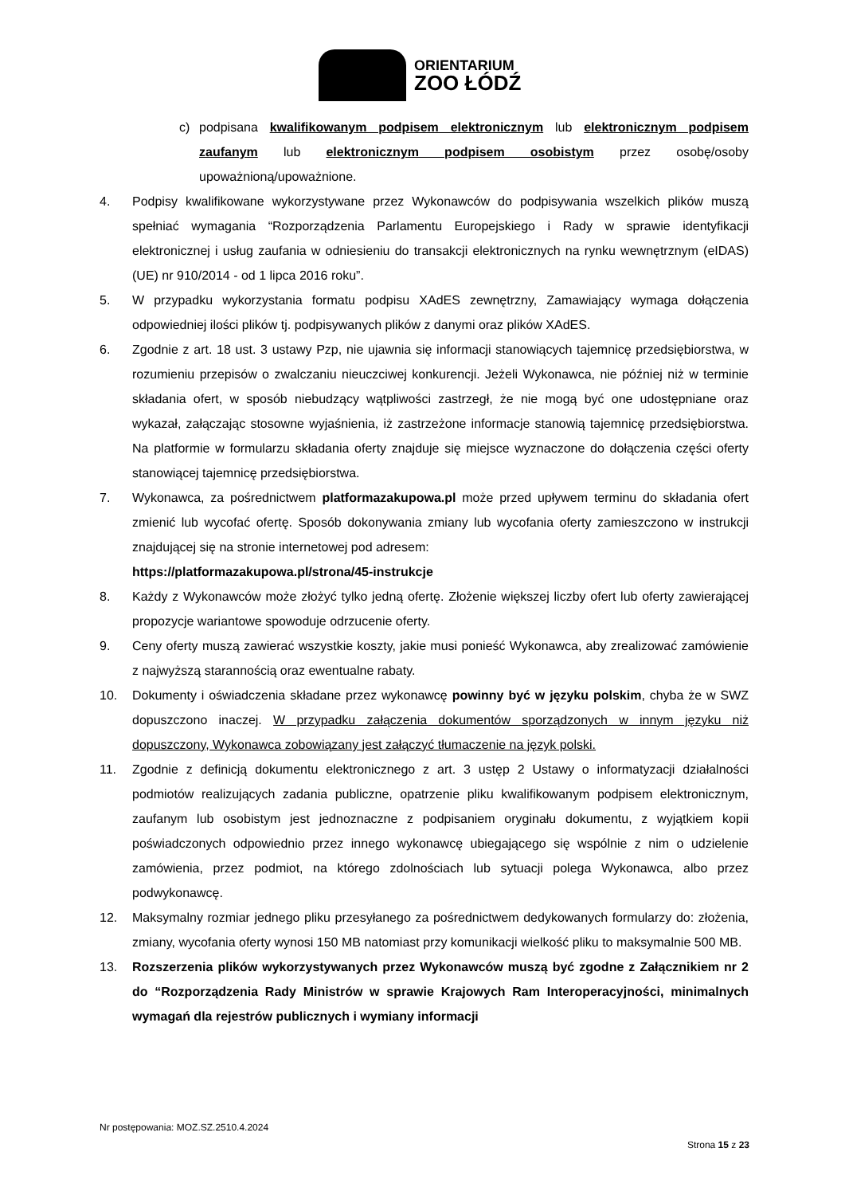ORIENTARIUM
ZOO ŁÓDŹ
c) podpisana kwalifikowanym podpisem elektronicznym lub elektronicznym podpisem zaufanym lub elektronicznym podpisem osobistym przez osobę/osoby upoważnioną/upoważnione.
4. Podpisy kwalifikowane wykorzystywane przez Wykonawców do podpisywania wszelkich plików muszą spełniać wymagania “Rozporządzenia Parlamentu Europejskiego i Rady w sprawie identyfikacji elektronicznej i usług zaufania w odniesieniu do transakcji elektronicznych na rynku wewnętrznym (eIDAS) (UE) nr 910/2014 - od 1 lipca 2016 roku”.
5. W przypadku wykorzystania formatu podpisu XAdES zewnętrzny, Zamawiający wymaga dołączenia odpowiedniej ilości plików tj. podpisywanych plików z danymi oraz plików XAdES.
6. Zgodnie z art. 18 ust. 3 ustawy Pzp, nie ujawnia się informacji stanowiących tajemnicę przedsiębiorstwa, w rozumieniu przepisów o zwalczaniu nieuczciwej konkurencji. Jeżeli Wykonawca, nie później niż w terminie składania ofert, w sposób niebudzący wątpliwości zastrzegł, że nie mogą być one udostępniane oraz wykazał, załączając stosowne wyjaśnienia, iż zastrzeżone informacje stanowią tajemnicę przedsiębiorstwa. Na platformie w formularzu składania oferty znajduje się miejsce wyznaczone do dołączenia części oferty stanowiącej tajemnicę przedsiębiorstwa.
7. Wykonawca, za pośrednictwem platformazakupowa.pl może przed upływem terminu do składania ofert zmienić lub wycofać ofertę. Sposób dokonywania zmiany lub wycofania oferty zamieszczono w instrukcji znajdującej się na stronie internetowej pod adresem:
https://platformazakupowa.pl/strona/45-instrukcje
8. Każdy z Wykonawców może złożyć tylko jedną ofertę. Złożenie większej liczby ofert lub oferty zawierającej propozycje wariantowe spowoduje odrzucenie oferty.
9. Ceny oferty muszą zawierać wszystkie koszty, jakie musi ponieść Wykonawca, aby zrealizować zamówienie z najwyższą starannością oraz ewentualne rabaty.
10. Dokumenty i oświadczenia składane przez wykonawcę powinny być w języku polskim, chyba że w SWZ dopuszczono inaczej. W przypadku załączenia dokumentów sporządzonych w innym języku niż dopuszczony, Wykonawca zobowiązany jest załączyć tłumaczenie na język polski.
11. Zgodnie z definicją dokumentu elektronicznego z art. 3 ustęp 2 Ustawy o informatyzacji działalności podmiotów realizujących zadania publiczne, opatrzenie pliku kwalifikowanym podpisem elektronicznym, zaufanym lub osobistym jest jednoznaczne z podpisaniem oryginału dokumentu, z wyjątkiem kopii poświadczonych odpowiednio przez innego wykonawcę ubiegającego się wspólnie z nim o udzielenie zamówienia, przez podmiot, na którego zdolnościach lub sytuacji polega Wykonawca, albo przez podwykonawcę.
12. Maksymalny rozmiar jednego pliku przesyłanego za pośrednictwem dedykowanych formularzy do: złożenia, zmiany, wycofania oferty wynosi 150 MB natomiast przy komunikacji wielkość pliku to maksymalnie 500 MB.
13. Rozszerzenia plików wykorzystywanych przez Wykonawców muszą być zgodne z Załącznikiem nr 2 do “Rozporządzenia Rady Ministrów w sprawie Krajowych Ram Interoperacyjności, minimalnych wymagań dla rejestrów publicznych i wymiany informacji
Nr postępowania: MOZ.SZ.2510.4.2024
Strona 15 z 23